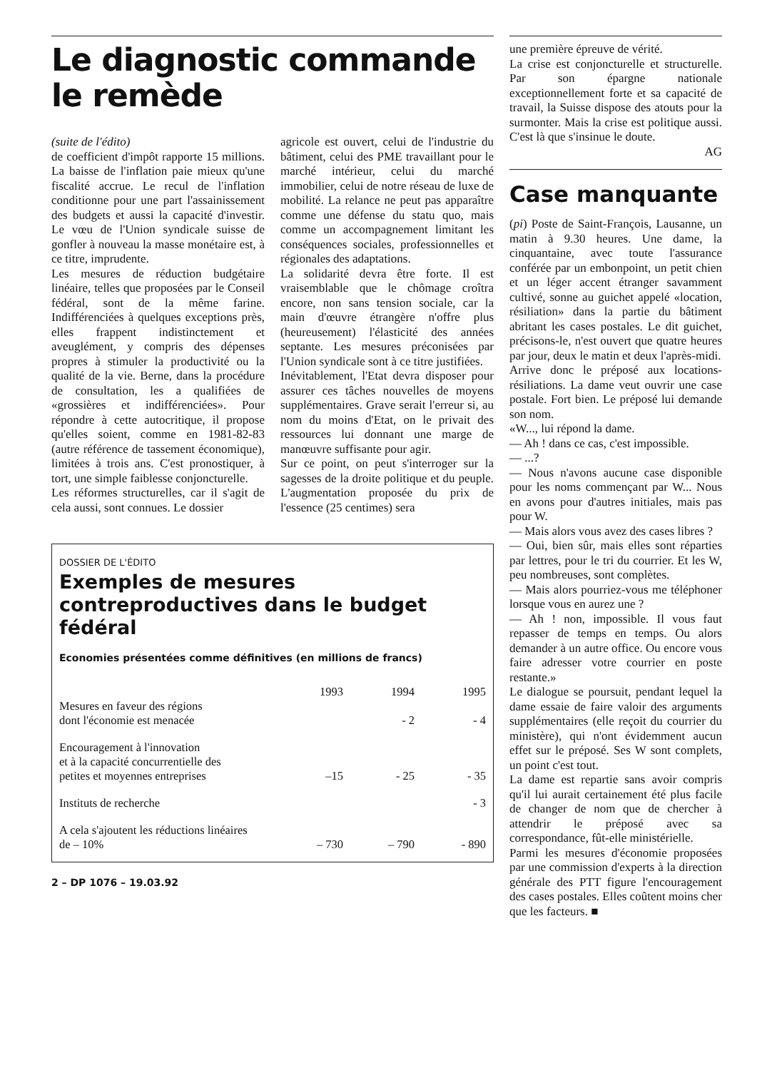Le diagnostic commande
le remède
(suite de l'édito)
de coefficient d'impôt rapporte 15 millions. La baisse de l'inflation paie mieux qu'une fiscalité accrue. Le recul de l'inflation conditionne pour une part l'assainissement des budgets et aussi la capacité d'investir. Le vœu de l'Union syndicale suisse de gonfler à nouveau la masse monétaire est, à ce titre, imprudente.
Les mesures de réduction budgétaire linéaire, telles que proposées par le Conseil fédéral, sont de la même farine. Indifférenciées à quelques exceptions près, elles frappent indistinctement et aveuglément, y compris des dépenses propres à stimuler la productivité ou la qualité de la vie. Berne, dans la procédure de consultation, les a qualifiées de «grossières et indifférenciées». Pour répondre à cette autocritique, il propose qu'elles soient, comme en 1981-82-83 (autre référence de tassement économique), limitées à trois ans. C'est pronostiquer, à tort, une simple faiblesse conjoncturelle.
Les réformes structurelles, car il s'agit de cela aussi, sont connues. Le dossier
agricole est ouvert, celui de l'industrie du bâtiment, celui des PME travaillant pour le marché intérieur, celui du marché immobilier, celui de notre réseau de luxe de mobilité. La relance ne peut pas apparaître comme une défense du statu quo, mais comme un accompagnement limitant les conséquences sociales, professionnelles et régionales des adaptations.
La solidarité devra être forte. Il est vraisemblable que le chômage croîtra encore, non sans tension sociale, car la main d'œuvre étrangère n'offre plus (heureusement) l'élasticité des années septante. Les mesures préconisées par l'Union syndicale sont à ce titre justifiées.
Inévitablement, l'Etat devra disposer pour assurer ces tâches nouvelles de moyens supplémentaires. Grave serait l'erreur si, au nom du moins d'Etat, on le privait des ressources lui donnant une marge de manœuvre suffisante pour agir.
Sur ce point, on peut s'interroger sur la sagesses de la droite politique et du peuple. L'augmentation proposée du prix de l'essence (25 centimes) sera
DOSSIER DE L'ÉDITO
Exemples de mesures contreproductives dans le budget fédéral
Economies présentées comme définitives (en millions de francs)
| | 1993 | 1994 | 1995 |
| --- | --- | --- | --- |
| Mesures en faveur des régions dont l'économie est menacée | | - 2 | - 4 |
| Encouragement à l'innovation et à la capacité concurrentielle des petites et moyennes entreprises | –15 | - 25 | - 35 |
| Instituts de recherche | | | - 3 |
| A cela s'ajoutent les réductions linéaires de – 10% | – 730 | – 790 | - 890 |
2 – DP 1076 – 19.03.92
une première épreuve de vérité.
La crise est conjoncturelle et structurelle. Par son épargne nationale exceptionnellement forte et sa capacité de travail, la Suisse dispose des atouts pour la surmonter. Mais la crise est politique aussi. C'est là que s'insinue le doute.
AG
Case manquante
(pi) Poste de Saint-François, Lausanne, un matin à 9.30 heures. Une dame, la cinquantaine, avec toute l'assurance conférée par un embonpoint, un petit chien et un léger accent étranger savamment cultivé, sonne au guichet appelé «location, résiliation» dans la partie du bâtiment abritant les cases postales. Le dit guichet, précisons-le, n'est ouvert que quatre heures par jour, deux le matin et deux l'après-midi.
Arrive donc le préposé aux locations-résiliations. La dame veut ouvrir une case postale. Fort bien. Le préposé lui demande son nom.
«W..., lui répond la dame.
— Ah ! dans ce cas, c'est impossible.
— ...?
— Nous n'avons aucune case disponible pour les noms commençant par W... Nous en avons pour d'autres initiales, mais pas pour W.
— Mais alors vous avez des cases libres ?
— Oui, bien sûr, mais elles sont réparties par lettres, pour le tri du courrier. Et les W, peu nombreuses, sont complètes.
— Mais alors pourriez-vous me téléphoner lorsque vous en aurez une ?
— Ah ! non, impossible. Il vous faut repasser de temps en temps. Ou alors demander à un autre office. Ou encore vous faire adresser votre courrier en poste restante.»
Le dialogue se poursuit, pendant lequel la dame essaie de faire valoir des arguments supplémentaires (elle reçoit du courrier du ministère), qui n'ont évidemment aucun effet sur le préposé. Ses W sont complets, un point c'est tout.
La dame est repartie sans avoir compris qu'il lui aurait certainement été plus facile de changer de nom que de chercher à attendrir le préposé avec sa correspondance, fût-elle ministérielle.
Parmi les mesures d'économie proposées par une commission d'experts à la direction générale des PTT figure l'encouragement des cases postales. Elles coûtent moins cher que les facteurs. ■